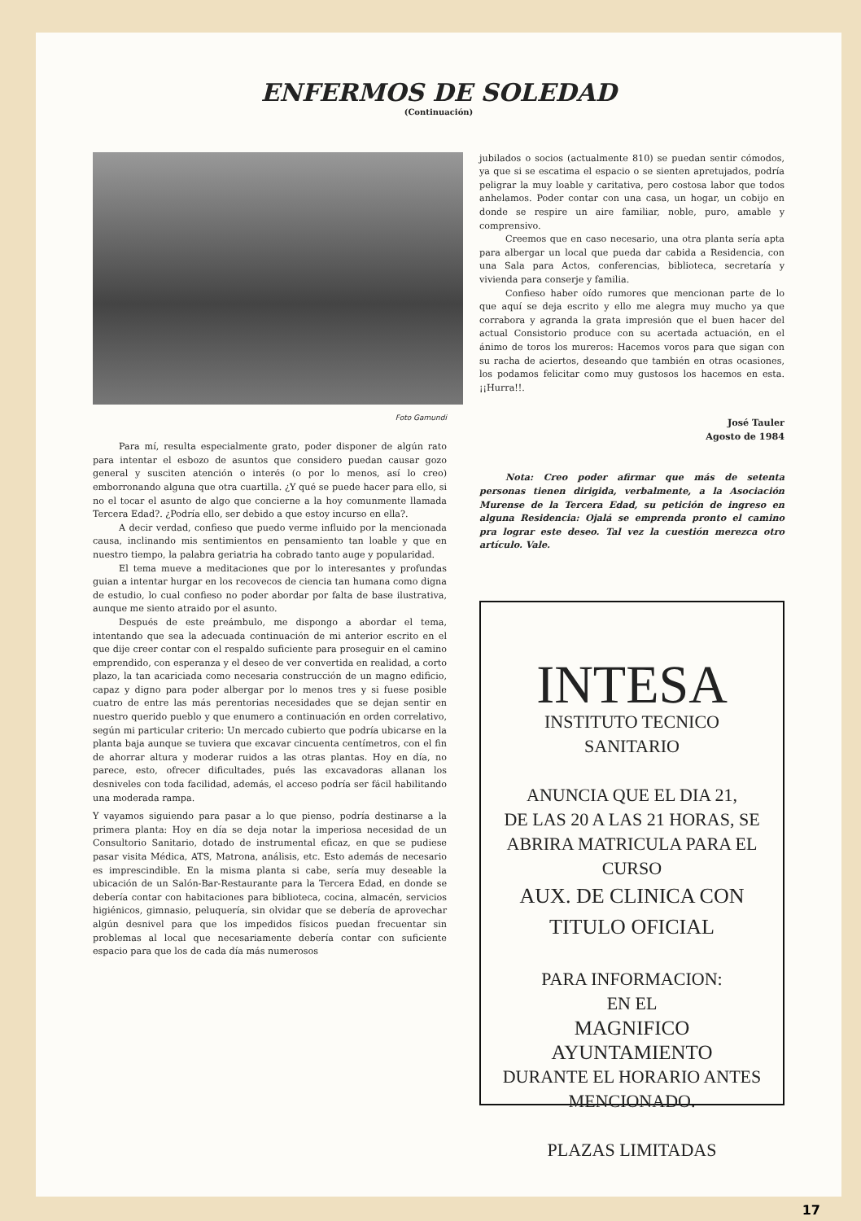ENFERMOS DE SOLEDAD
(Continuación)
Foto Gamundi
Para mí, resulta especialmente grato, poder disponer de algún rato para intentar el esbozo de asuntos que considero puedan causar gozo general y susciten atención o interés (o por lo menos, así lo creo) emborronando alguna que otra cuartilla. ¿Y qué se puede hacer para ello, si no el tocar el asunto de algo que concierne a la hoy comunmente llamada Tercera Edad?. ¿Podría ello, ser debido a que estoy incurso en ella?.
A decir verdad, confieso que puedo verme influido por la mencionada causa, inclinando mis sentimientos en pensamiento tan loable y que en nuestro tiempo, la palabra geriatria ha cobrado tanto auge y popularidad.
El tema mueve a meditaciones que por lo interesantes y profundas guian a intentar hurgar en los recovecos de ciencia tan humana como digna de estudio, lo cual confieso no poder abordar por falta de base ilustrativa, aunque me siento atraido por el asunto.
Después de este preámbulo, me dispongo a abordar el tema, intentando que sea la adecuada continuación de mi anterior escrito en el que dije creer contar con el respaldo suficiente para proseguir en el camino emprendido, con esperanza y el deseo de ver convertida en realidad, a corto plazo, la tan acariciada como necesaria construcción de un magno edificio, capaz y digno para poder albergar por lo menos tres y si fuese posible cuatro de entre las más perentorias necesidades que se dejan sentir en nuestro querido pueblo y que enumero a continuación en orden correlativo, según mi particular criterio: Un mercado cubierto que podría ubicarse en la planta baja aunque se tuviera que excavar cincuenta centímetros, con el fin de ahorrar altura y moderar ruidos a las otras plantas. Hoy en día, no parece, esto, ofrecer dificultades, pués las excavadoras allanan los desniveles con toda facilidad, además, el acceso podría ser fácil habilitando una moderada rampa.
Y vayamos siguiendo para pasar a lo que pienso, podría destinarse a la primera planta: Hoy en día se deja notar la imperiosa necesidad de un Consultorio Sanitario, dotado de instrumental eficaz, en que se pudiese pasar visita Médica, ATS, Matrona, análisis, etc. Esto además de necesario es imprescindible. En la misma planta si cabe, sería muy deseable la ubicación de un Salón-Bar-Restaurante para la Tercera Edad, en donde se debería contar con habitaciones para biblioteca, cocina, almacén, servicios higiénicos, gimnasio, peluquería, sin olvidar que se debería de aprovechar algún desnivel para que los impedidos físicos puedan frecuentar sin problemas al local que necesariamente debería contar con suficiente espacio para que los de cada día más numerosos
jubilados o socios (actualmente 810) se puedan sentir cómodos, ya que si se escatima el espacio o se sienten apretujados, podría peligrar la muy loable y caritativa, pero costosa labor que todos anhelamos. Poder contar con una casa, un hogar, un cobijo en donde se respire un aire familiar, noble, puro, amable y comprensivo.
Creemos que en caso necesario, una otra planta sería apta para albergar un local que pueda dar cabida a Residencia, con una Sala para Actos, conferencias, biblioteca, secretaría y vivienda para conserje y familia.
Confieso haber oído rumores que mencionan parte de lo que aquí se deja escrito y ello me alegra muy mucho ya que corrabora y agranda la grata impresión que el buen hacer del actual Consistorio produce con su acertada actuación, en el ánimo de toros los mureros: Hacemos voros para que sigan con su racha de aciertos, deseando que también en otras ocasiones, los podamos felicitar como muy gustosos los hacemos en esta. ¡¡Hurra!!.
José Tauler
Agosto de 1984
Nota: Creo poder afirmar que más de setenta personas tienen dirigida, verbalmente, a la Asociación Murense de la Tercera Edad, su petición de ingreso en alguna Residencia: Ojalá se emprenda pronto el camino pra lograr este deseo. Tal vez la cuestión merezca otro artículo. Vale.
INTESA
INSTITUTO TECNICO SANITARIO
ANUNCIA QUE EL DIA 21,
DE LAS 20 A LAS 21 HORAS, SE ABRIRA MATRICULA PARA EL CURSO
AUX. DE CLINICA CON
TITULO OFICIAL
PARA INFORMACION:
EN EL
MAGNIFICO AYUNTAMIENTO
DURANTE EL HORARIO ANTES
MENCIONADO.
PLAZAS LIMITADAS
17